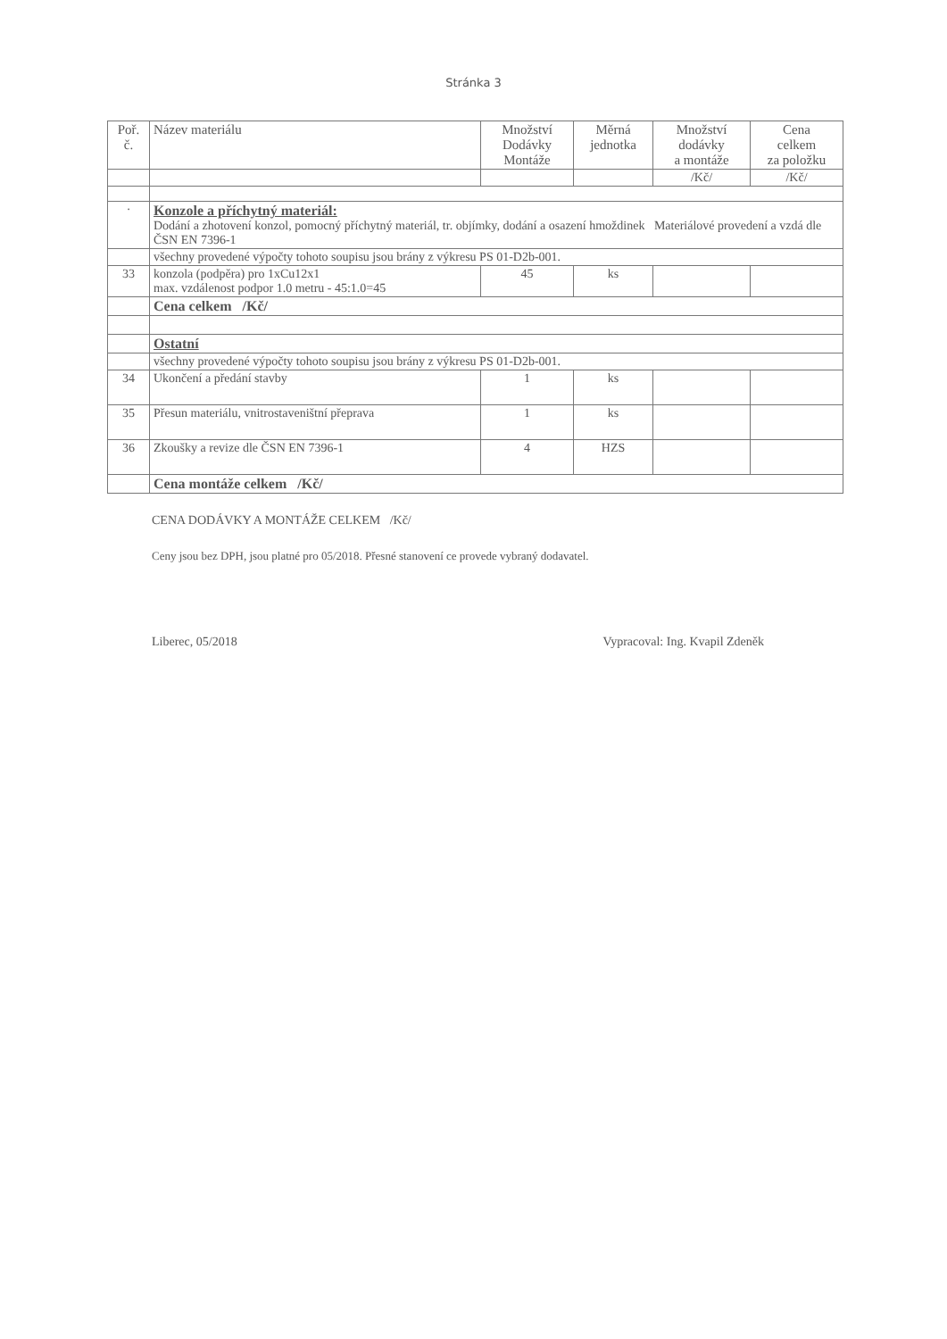Stránka 3
| Poř. č. | Název materiálu | Množství Dodávky Montáže | Měrná jednotka | Množství dodávky a montáže | Cena celkem za položku |
| --- | --- | --- | --- | --- | --- |
| | | | | /Kč/ | /Kč/ |
| · | Konzole a příchytný materiál: Dodání a zhotovení konzol, pomocný příchytný materiál, tr. objímky, dodání a osazení hmoždinek Materiálové provedení a vzdá dle ČSN EN 7396-1 | | | | |
| | všechny provedené výpočty tohoto soupisu jsou brány z výkresu PS 01-D2b-001. | | | | |
| 33 | konzola (podpěra) pro 1xCu12x1 max. vzdálenost podpor 1.0 metru - 45:1.0=45 | 45 | ks | | |
| | Cena celkem /Kč/ | | | | |
| | Ostatní | | | | |
| | všechny provedené výpočty tohoto soupisu jsou brány z výkresu PS 01-D2b-001. | | | | |
| 34 | Ukončení a předání stavby | 1 | ks | | |
| 35 | Přesun materiálu, vnitrostaveništní přeprava | 1 | ks | | |
| 36 | Zkoušky a revize dle ČSN EN 7396-1 | 4 | HZS | | |
| | Cena montáže celkem /Kč/ | | | | |
CENA DODÁVKY A MONTÁŽE CELKEM /Kč/
Ceny jsou bez DPH, jsou platné pro 05/2018. Přesné stanovení ce provede vybraný dodavatel.
Liberec, 05/2018 Vypracoval: Ing. Kvapil Zdeněk